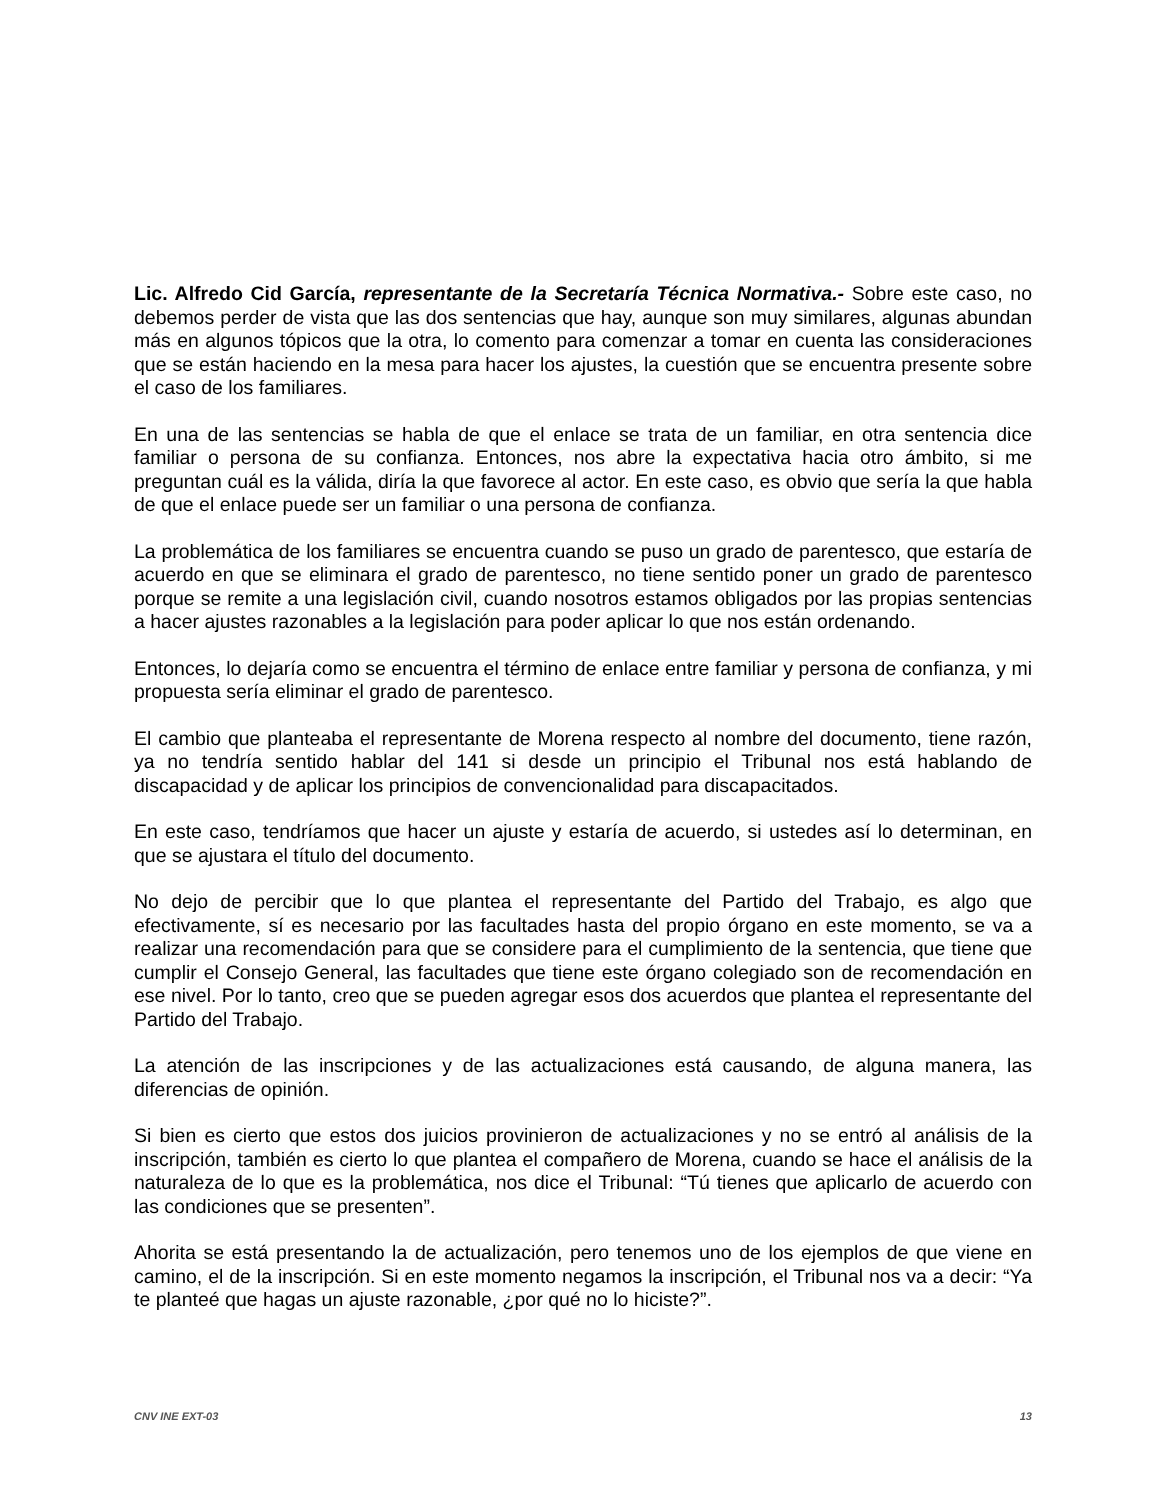Lic. Alfredo Cid García, representante de la Secretaría Técnica Normativa.- Sobre este caso, no debemos perder de vista que las dos sentencias que hay, aunque son muy similares, algunas abundan más en algunos tópicos que la otra, lo comento para comenzar a tomar en cuenta las consideraciones que se están haciendo en la mesa para hacer los ajustes, la cuestión que se encuentra presente sobre el caso de los familiares.
En una de las sentencias se habla de que el enlace se trata de un familiar, en otra sentencia dice familiar o persona de su confianza. Entonces, nos abre la expectativa hacia otro ámbito, si me preguntan cuál es la válida, diría la que favorece al actor. En este caso, es obvio que sería la que habla de que el enlace puede ser un familiar o una persona de confianza.
La problemática de los familiares se encuentra cuando se puso un grado de parentesco, que estaría de acuerdo en que se eliminara el grado de parentesco, no tiene sentido poner un grado de parentesco porque se remite a una legislación civil, cuando nosotros estamos obligados por las propias sentencias a hacer ajustes razonables a la legislación para poder aplicar lo que nos están ordenando.
Entonces, lo dejaría como se encuentra el término de enlace entre familiar y persona de confianza, y mi propuesta sería eliminar el grado de parentesco.
El cambio que planteaba el representante de Morena respecto al nombre del documento, tiene razón, ya no tendría sentido hablar del 141 si desde un principio el Tribunal nos está hablando de discapacidad y de aplicar los principios de convencionalidad para discapacitados.
En este caso, tendríamos que hacer un ajuste y estaría de acuerdo, si ustedes así lo determinan, en que se ajustara el título del documento.
No dejo de percibir que lo que plantea el representante del Partido del Trabajo, es algo que efectivamente, sí es necesario por las facultades hasta del propio órgano en este momento, se va a realizar una recomendación para que se considere para el cumplimiento de la sentencia, que tiene que cumplir el Consejo General, las facultades que tiene este órgano colegiado son de recomendación en ese nivel. Por lo tanto, creo que se pueden agregar esos dos acuerdos que plantea el representante del Partido del Trabajo.
La atención de las inscripciones y de las actualizaciones está causando, de alguna manera, las diferencias de opinión.
Si bien es cierto que estos dos juicios provinieron de actualizaciones y no se entró al análisis de la inscripción, también es cierto lo que plantea el compañero de Morena, cuando se hace el análisis de la naturaleza de lo que es la problemática, nos dice el Tribunal: “Tú tienes que aplicarlo de acuerdo con las condiciones que se presenten”.
Ahorita se está presentando la de actualización, pero tenemos uno de los ejemplos de que viene en camino, el de la inscripción. Si en este momento negamos la inscripción, el Tribunal nos va a decir: “Ya te planteé que hagas un ajuste razonable, ¿por qué no lo hiciste?”.
CNV INE EXT-03 13